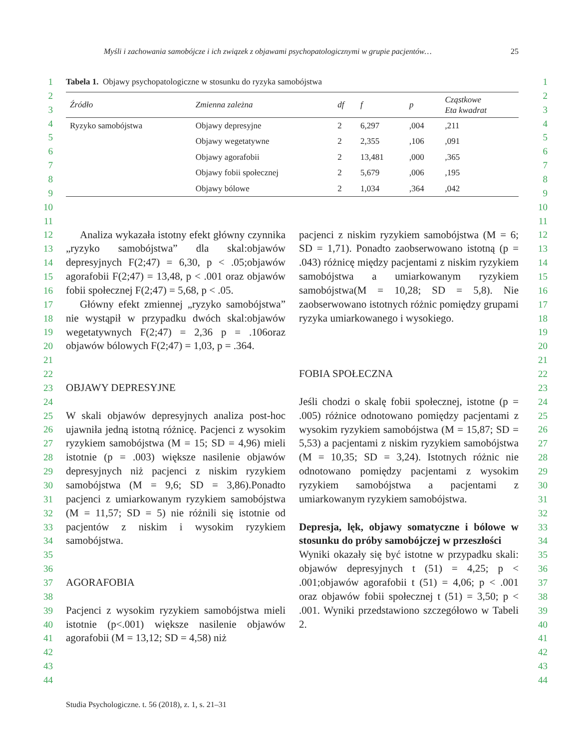Myśli i zachowania samobójcze i ich związek z objawami psychopatologicznymi w grupie pacjentów… 25
1
2
3
4
5
6
7
8
9
10
11
12
13
14
15
16
17
18
19
20
21
22
23
24
25
26
27
28
29
30
31
32
33
34
35
36
37
38
39
40
41
42
43
44
Tabela 1. Objawy psychopatologiczne w stosunku do ryzyka samobójstwa
| Źródło | Zmienna zależna | df | f | p | Cząstkowe Eta kwadrat |
| --- | --- | --- | --- | --- | --- |
| Ryzyko samobójstwa | Objawy depresyjne | 2 | 6,297 | ,004 | ,211 |
| | Objawy wegetatywne | 2 | 2,355 | ,106 | ,091 |
| | Objawy agorafobii | 2 | 13,481 | ,000 | ,365 |
| | Objawy fobii społecznej | 2 | 5,679 | ,006 | ,195 |
| | Objawy bólowe | 2 | 1,034 | ,364 | ,042 |
Analiza wykazała istotny efekt główny czynnika „ryzyko samobójstwa” dla skal:objawów depresyjnych F(2;47) = 6,30, p < .05;objawów agorafobii F(2;47) = 13,48, p < .001 oraz objawów fobii społecznej F(2;47) = 5,68, p < .05.
Główny efekt zmiennej „ryzyko samobójstwa” nie wystąpił w przypadku dwóch skal:objawów wegetatywnych F(2;47) = 2,36 p = .106oraz objawów bólowych F(2;47) = 1,03, p = .364.
OBJAWY DEPRESYJNE
W skali objawów depresyjnych analiza post-hoc ujawniła jedną istotną różnicę. Pacjenci z wysokim ryzykiem samobójstwa (M = 15; SD = 4,96) mieli istotnie (p = .003) większe nasilenie objawów depresyjnych niż pacjenci z niskim ryzykiem samobójstwa (M = 9,6; SD = 3,86).Ponadto pacjenci z umiarkowanym ryzykiem samobójstwa (M = 11,57; SD = 5) nie różnili się istotnie od pacjentów z niskim i wysokim ryzykiem samobójstwa.
AGORAFOBIA
Pacjenci z wysokim ryzykiem samobójstwa mieli istotnie (p<.001) większe nasilenie objawów agorafobii (M = 13,12; SD = 4,58) niż
pacjenci z niskim ryzykiem samobójstwa (M = 6; SD = 1,71). Ponadto zaobserwowano istotną (p = .043) różnicę między pacjentami z niskim ryzykiem samobójstwa a umiarkowanym ryzykiem samobójstwa(M = 10,28; SD = 5,8). Nie zaobserwowano istotnych różnic pomiędzy grupami ryzyka umiarkowanego i wysokiego.
FOBIA SPOŁECZNA
Jeśli chodzi o skalę fobii społecznej, istotne (p = .005) różnice odnotowano pomiędzy pacjentami z wysokim ryzykiem samobójstwa (M = 15,87; SD = 5,53) a pacjentami z niskim ryzykiem samobójstwa (M = 10,35; SD = 3,24). Istotnych różnic nie odnotowano pomiędzy pacjentami z wysokim ryzykiem samobójstwa a pacjentami z umiarkowanym ryzykiem samobójstwa.
Depresja, lęk, objawy somatyczne i bólowe w stosunku do próby samobójczej w przeszłości
Wyniki okazały się być istotne w przypadku skali: objawów depresyjnych t (51) = 4,25; p < .001;objawów agorafobii t (51) = 4,06; p < .001 oraz objawów fobii społecznej t (51) = 3,50; p < .001. Wyniki przedstawiono szczegółowo w Tabeli 2.
1
2
3
4
5
6
7
8
9
10
11
12
13
14
15
16
17
18
19
20
21
22
23
24
25
26
27
28
29
30
31
32
33
34
35
36
37
38
39
40
41
42
43
44
Studia Psychologiczne. t. 56 (2018), z. 1, s. 21–31